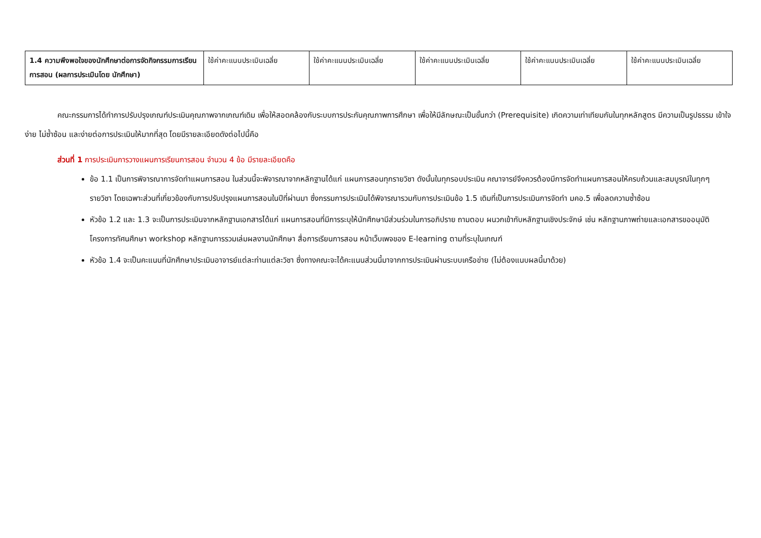| 1.4 ความพึงพอใจของนักศึกษาต่อการจัดกิจกรรมการเรียนการสอน (ผลการประเมินโดย นักศึกษา) | ใช้ค่าคะแนนประเมินเฉลี่ย | ใช้ค่าคะแนนประเมินเฉลี่ย | ใช้ค่าคะแนนประเมินเฉลี่ย | ใช้ค่าคะแนนประเมินเฉลี่ย | ใช้ค่าคะแนนประเมินเฉลี่ย |
คณะกรรมการได้ทำการปรับปรุงเกณฑ์ประเมินคุณภาพจากเกณฑ์เดิม เพื่อให้สอดคล้องกับระบบการประกันคุณภาพการศึกษา เพื่อให้มีลักษณะเป็นขั้นกว่า (Prerequisite) เกิดความเท่าเทียมกันในทุกหลักสูตร มีความเป็นรูปธรรม เข้าใจง่าย ไม่ซ้ำซ้อน และง่ายต่อการประเมินให้มากที่สุด โดยมีรายละเอียดดังต่อไปนี้คือ
ส่วนที่ 1 การประเมินการวางแผนการเรียนการสอน จำนวน 4 ข้อ มีรายละเอียดคือ
ข้อ 1.1 เป็นการพิจารณาการจัดทำแผนการสอน ในส่วนนี้จะพิจารณาจากหลักฐานได้แก่ แผนการสอนทุกรายวิชา ดังนั้นในทุกรอบประเมิน คณาจารย์จึงควรต้องมีการจัดทำแผนการสอนให้ครบถ้วนและสมบูรณ์ในทุกๆ รายวิชา โดยเฉพาะส่วนที่เกี่ยวข้องกับการปรับปรุงแผนการสอนในปีที่ผ่านมา ซึ่งกรรมการประเมินได้พิจารณารวมกับการประเมินข้อ 1.5 เดิมที่เป็นการประเมินการจัดทำ มคอ.5 เพื่อลดความซ้ำซ้อน
หัวข้อ 1.2 และ 1.3 จะเป็นการประเมินจากหลักฐานเอกสารได้แก่ แผนการสอนที่มีการระบุให้นักศึกษามีส่วนร่วมในการอภิปราย ถามตอบ ผนวกเข้ากับหลักฐานเชิงประจักษ์ เช่น หลักฐานภาพถ่ายและเอกสารขออนุมัติโครงการทัศนศึกษา workshop หลักฐานการรวมเล่มผลงานนักศึกษา สื่อการเรียนการสอน หน้าเว็บเพจของ E-learning ตามที่ระบุในเกณฑ์
หัวข้อ 1.4 จะเป็นคะแนนที่นักศึกษาประเมินอาจารย์แต่ละท่านแต่ละวิชา ซึ่งทางคณะจะได้คะแนนส่วนนี้มาจากการประเมินผ่านระบบเครือข่าย (ไม่ต้องแนบผลนี้มาด้วย)